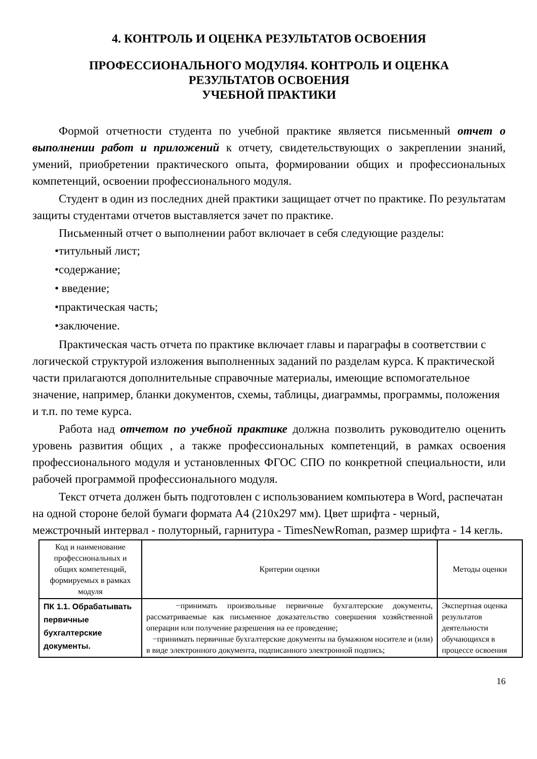4. КОНТРОЛЬ И ОЦЕНКА РЕЗУЛЬТАТОВ ОСВОЕНИЯ
ПРОФЕССИОНАЛЬНОГО МОДУЛЯ4. КОНТРОЛЬ И ОЦЕНКА
РЕЗУЛЬТАТОВ ОСВОЕНИЯ
УЧЕБНОЙ ПРАКТИКИ
Формой отчетности студента по учебной практике является письменный отчет о выполнении работ и приложений к отчету, свидетельствующих о закреплении знаний, умений, приобретении практического опыта, формировании общих и профессиональных компетенций, освоении профессионального модуля.
Студент в один из последних дней практики защищает отчет по практике. По результатам защиты студентами отчетов выставляется зачет по практике.
Письменный отчет о выполнении работ включает в себя следующие разделы:
•титульный лист;
•содержание;
• введение;
•практическая часть;
•заключение.
Практическая часть отчета по практике включает главы и параграфы в соответствии с логической структурой изложения выполненных заданий по разделам курса. К практической части прилагаются дополнительные справочные материалы, имеющие вспомогательное значение, например, бланки документов, схемы, таблицы, диаграммы, программы, положения и т.п. по теме курса.
Работа над отчетом по учебной практике должна позволить руководителю оценить уровень развития общих , а также профессиональных компетенций, в рамках освоения профессионального модуля и установленных ФГОС СПО по конкретной специальности, или рабочей программой профессионального модуля.
Текст отчета должен быть подготовлен с использованием компьютера в Word, распечатан на одной стороне белой бумаги формата А4 (210x297 мм). Цвет шрифта - черный, межстрочный интервал - полуторный, гарнитура - TimesNewRoman, размер шрифта - 14 кегль.
| Код и наименование профессиональных и общих компетенций, формируемых в рамках модуля | Критерии оценки | Методы оценки |
| --- | --- | --- |
| ПК 1.1. Обрабатывать первичные бухгалтерские документы. | −принимать произвольные первичные бухгалтерские документы, рассматриваемые как письменное доказательство совершения хозяйственной операции или получение разрешения на ее проведение; −принимать первичные бухгалтерские документы на бумажном носителе и (или) в виде электронного документа, подписанного электронной подпись; | Экспертная оценка результатов деятельности обучающихся в процессе освоения |
16